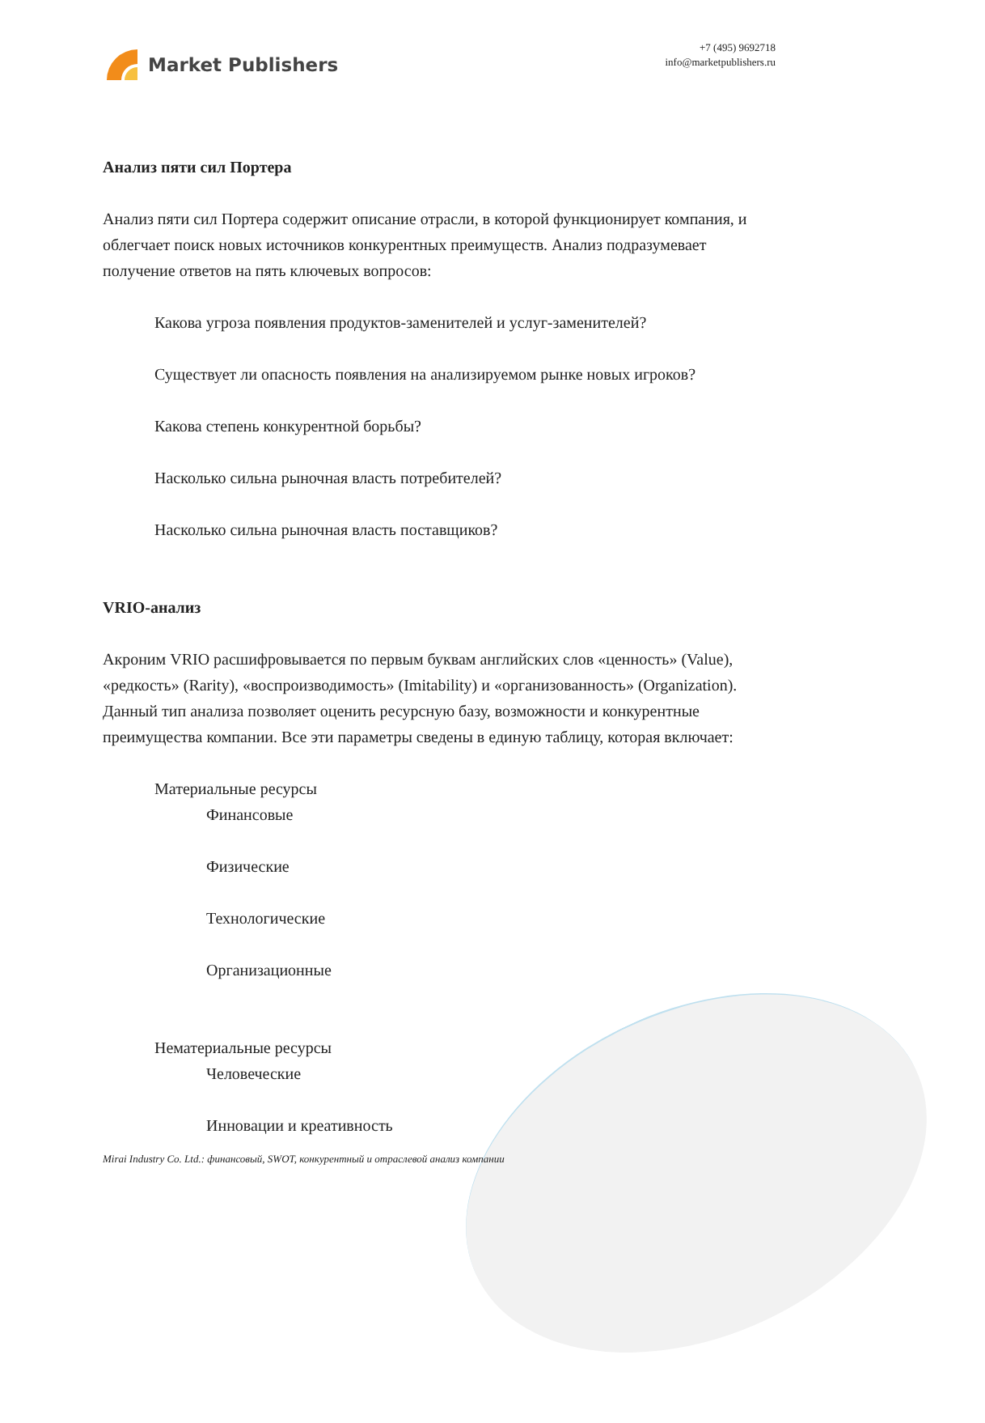Market Publishers
+7 (495) 9692718
info@marketpublishers.ru
Анализ пяти сил Портера
Анализ пяти сил Портера содержит описание отрасли, в которой функционирует компания, и облегчает поиск новых источников конкурентных преимуществ. Анализ подразумевает получение ответов на пять ключевых вопросов:
Какова угроза появления продуктов-заменителей и услуг-заменителей?
Существует ли опасность появления на анализируемом рынке новых игроков?
Какова степень конкурентной борьбы?
Насколько сильна рыночная власть потребителей?
Насколько сильна рыночная власть поставщиков?
VRIO-анализ
Акроним VRIO расшифровывается по первым буквам английских слов «ценность» (Value), «редкость» (Rarity), «воспроизводимость» (Imitability) и «организованность» (Organization). Данный тип анализа позволяет оценить ресурсную базу, возможности и конкурентные преимущества компании. Все эти параметры сведены в единую таблицу, которая включает:
Материальные ресурсы
Финансовые
Физические
Технологические
Организационные
Нематериальные ресурсы
Человеческие
Инновации и креативность
Mirai Industry Co. Ltd.: финансовый, SWOT, конкурентный и отраслевой анализ компании